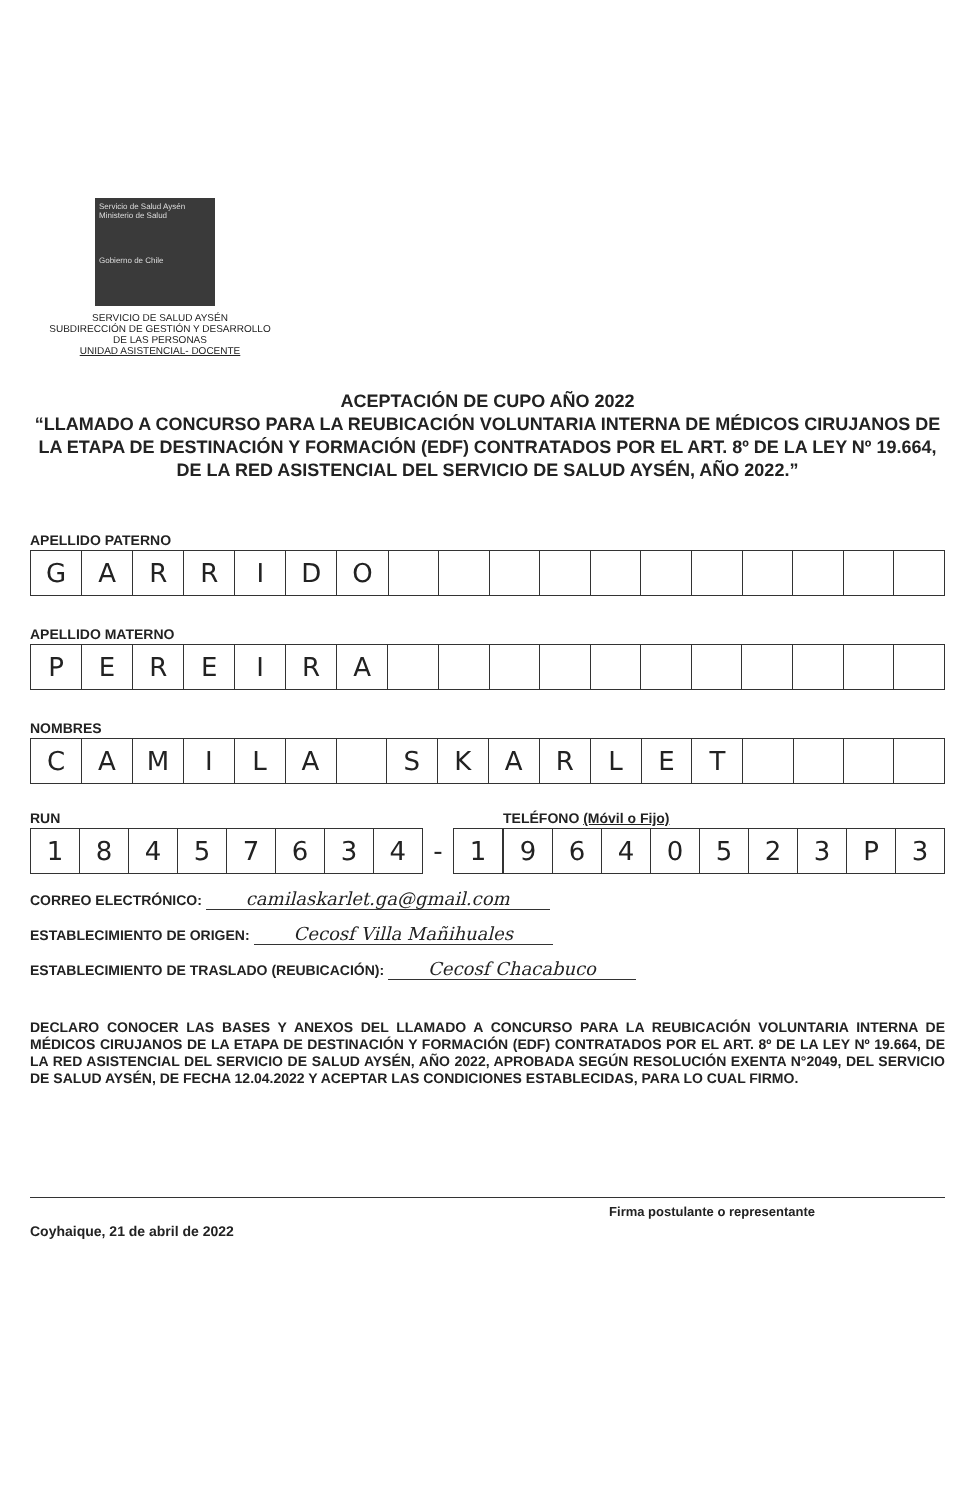Servicio de Salud Aysén
Ministerio de Salud
Gobierno de Chile
SERVICIO DE SALUD AYSÉN
SUBDIRECCIÓN DE GESTIÓN Y DESARROLLO
DE LAS PERSONAS
UNIDAD ASISTENCIAL- DOCENTE
ACEPTACIÓN DE CUPO AÑO 2022
“LLAMADO A CONCURSO PARA LA REUBICACIÓN VOLUNTARIA INTERNA DE MÉDICOS CIRUJANOS DE LA ETAPA DE DESTINACIÓN Y FORMACIÓN (EDF) CONTRATADOS POR EL ART. 8º DE LA LEY Nº 19.664, DE LA RED ASISTENCIAL DEL SERVICIO DE SALUD AYSÉN, AÑO 2022.”
APELLIDO PATERNO
| G | A | R | R | I | D | O | | | | | | | | | | | |
APELLIDO MATERNO
| P | E | R | E | I | R | A | | | | | | | | | | | |
NOMBRES
| C | A | M | I | L | A | | S | K | A | R | L | E | T | | | | |
RUN
| 1 | 8 | 4 | 5 | 7 | 6 | 3 | 4 | - | 1 |
TELÉFONO (Móvil o Fijo)
| 9 | 6 | 4 | 0 | 5 | 2 | 3 | P | 3 |
CORREO ELECTRÓNICO: camilaskarlet.ga@gmail.com
ESTABLECIMIENTO DE ORIGEN: Cecosf Villa Mañihuales
ESTABLECIMIENTO DE TRASLADO (REUBICACIÓN): Cecosf Chacabuco
DECLARO CONOCER LAS BASES Y ANEXOS DEL LLAMADO A CONCURSO PARA LA REUBICACIÓN VOLUNTARIA INTERNA DE MÉDICOS CIRUJANOS DE LA ETAPA DE DESTINACIÓN Y FORMACIÓN (EDF) CONTRATADOS POR EL ART. 8º DE LA LEY Nº 19.664, DE LA RED ASISTENCIAL DEL SERVICIO DE SALUD AYSÉN, AÑO 2022, APROBADA SEGÚN RESOLUCIÓN EXENTA N°2049, DEL SERVICIO DE SALUD AYSÉN, DE FECHA 12.04.2022 Y ACEPTAR LAS CONDICIONES ESTABLECIDAS, PARA LO CUAL FIRMO.
Firma postulante o representante
Coyhaique, 21 de abril de 2022